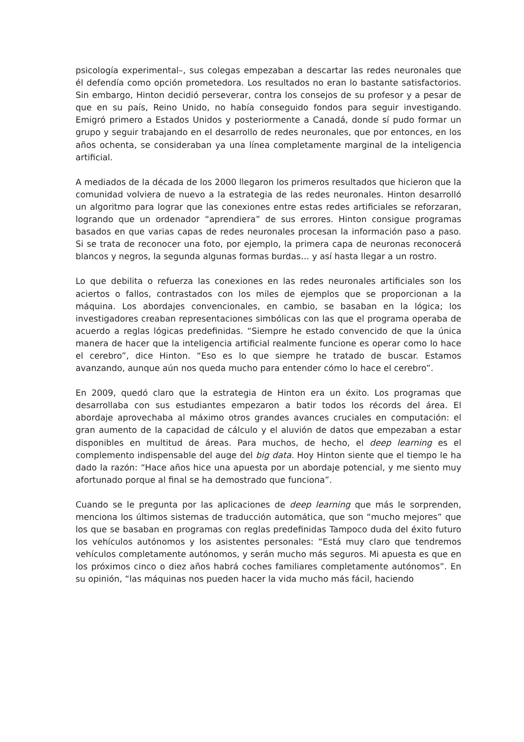psicología experimental–, sus colegas empezaban a descartar las redes neuronales que él defendía como opción prometedora. Los resultados no eran lo bastante satisfactorios. Sin embargo, Hinton decidió perseverar, contra los consejos de su profesor y a pesar de que en su país, Reino Unido, no había conseguido fondos para seguir investigando. Emigró primero a Estados Unidos y posteriormente a Canadá, donde sí pudo formar un grupo y seguir trabajando en el desarrollo de redes neuronales, que por entonces, en los años ochenta, se consideraban ya una línea completamente marginal de la inteligencia artificial.
A mediados de la década de los 2000 llegaron los primeros resultados que hicieron que la comunidad volviera de nuevo a la estrategia de las redes neuronales. Hinton desarrolló un algoritmo para lograr que las conexiones entre estas redes artificiales se reforzaran, logrando que un ordenador “aprendiera” de sus errores. Hinton consigue programas basados en que varias capas de redes neuronales procesan la información paso a paso. Si se trata de reconocer una foto, por ejemplo, la primera capa de neuronas reconocerá blancos y negros, la segunda algunas formas burdas… y así hasta llegar a un rostro.
Lo que debilita o refuerza las conexiones en las redes neuronales artificiales son los aciertos o fallos, contrastados con los miles de ejemplos que se proporcionan a la máquina. Los abordajes convencionales, en cambio, se basaban en la lógica; los investigadores creaban representaciones simbólicas con las que el programa operaba de acuerdo a reglas lógicas predefinidas. “Siempre he estado convencido de que la única manera de hacer que la inteligencia artificial realmente funcione es operar como lo hace el cerebro”, dice Hinton. “Eso es lo que siempre he tratado de buscar. Estamos avanzando, aunque aún nos queda mucho para entender cómo lo hace el cerebro”.
En 2009, quedó claro que la estrategia de Hinton era un éxito. Los programas que desarrollaba con sus estudiantes empezaron a batir todos los récords del área. El abordaje aprovechaba al máximo otros grandes avances cruciales en computación: el gran aumento de la capacidad de cálculo y el aluvión de datos que empezaban a estar disponibles en multitud de áreas. Para muchos, de hecho, el deep learning es el complemento indispensable del auge del big data. Hoy Hinton siente que el tiempo le ha dado la razón: “Hace años hice una apuesta por un abordaje potencial, y me siento muy afortunado porque al final se ha demostrado que funciona”.
Cuando se le pregunta por las aplicaciones de deep learning que más le sorprenden, menciona los últimos sistemas de traducción automática, que son “mucho mejores” que los que se basaban en programas con reglas predefinidas Tampoco duda del éxito futuro los vehículos autónomos y los asistentes personales: “Está muy claro que tendremos vehículos completamente autónomos, y serán mucho más seguros. Mi apuesta es que en los próximos cinco o diez años habrá coches familiares completamente autónomos”. En su opinión, “las máquinas nos pueden hacer la vida mucho más fácil, haciendo